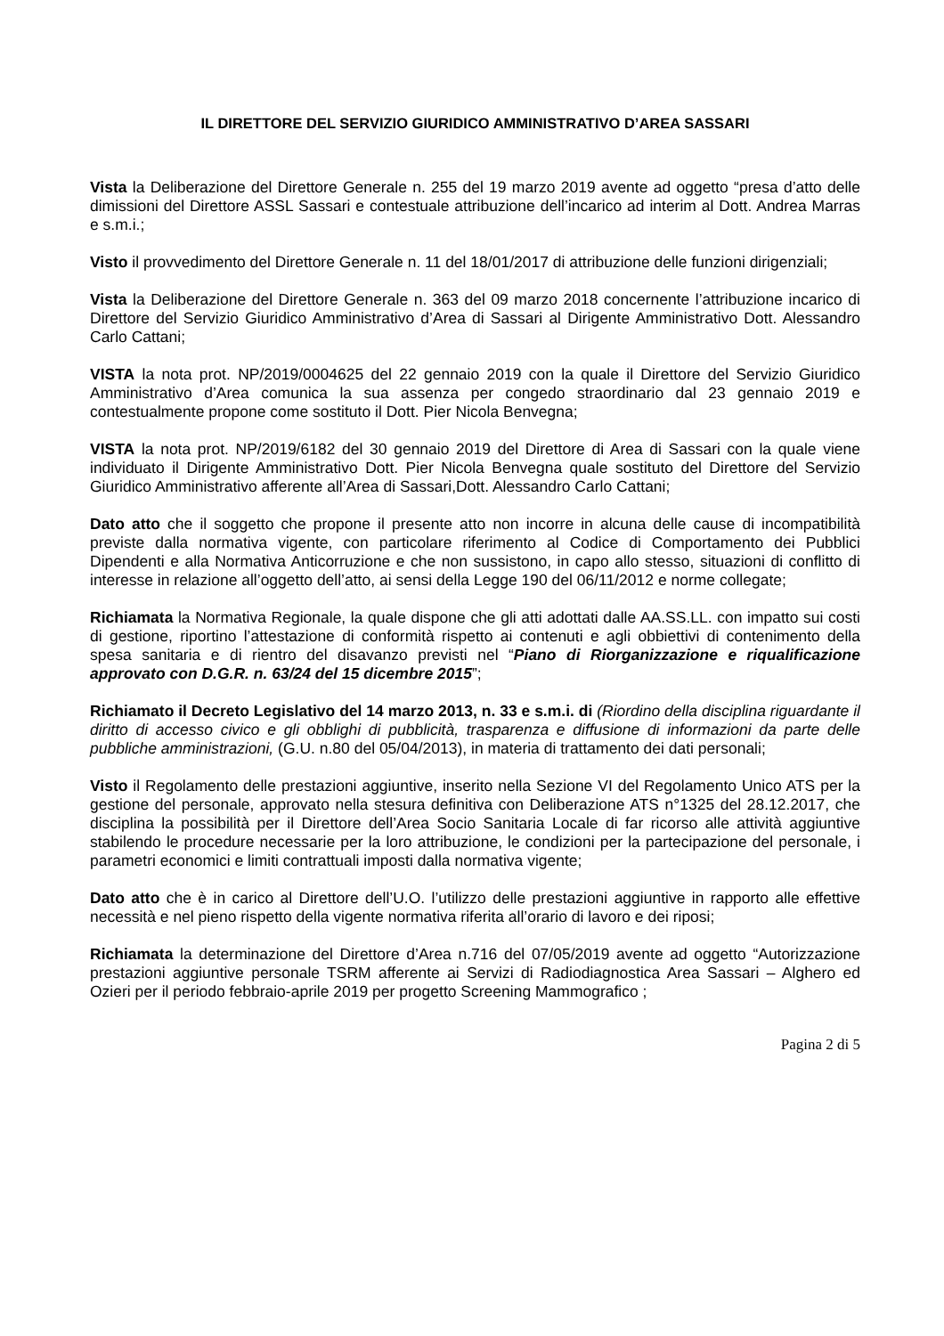IL DIRETTORE DEL SERVIZIO GIURIDICO AMMINISTRATIVO D’AREA SASSARI
Vista la Deliberazione del Direttore Generale n. 255 del 19 marzo 2019 avente ad oggetto “presa d’atto delle dimissioni del Direttore ASSL Sassari e contestuale attribuzione dell’incarico ad interim al Dott. Andrea Marras e s.m.i.;
Visto il provvedimento del Direttore Generale n. 11 del 18/01/2017 di attribuzione delle funzioni dirigenziali;
Vista la Deliberazione del Direttore Generale n. 363 del 09 marzo 2018 concernente l’attribuzione incarico di Direttore del Servizio Giuridico Amministrativo d’Area di Sassari al Dirigente Amministrativo Dott. Alessandro Carlo Cattani;
VISTA la nota prot. NP/2019/0004625 del 22 gennaio 2019 con la quale il Direttore del Servizio Giuridico Amministrativo d’Area comunica la sua assenza per congedo straordinario dal 23 gennaio 2019 e contestualmente propone come sostituto il Dott. Pier Nicola Benvegna;
VISTA la nota prot. NP/2019/6182 del 30 gennaio 2019 del Direttore di Area di Sassari con la quale viene individuato il Dirigente Amministrativo Dott. Pier Nicola Benvegna quale sostituto del Direttore del Servizio Giuridico Amministrativo afferente all’Area di Sassari,Dott. Alessandro Carlo Cattani;
Dato atto che il soggetto che propone il presente atto non incorre in alcuna delle cause di incompatibilità previste dalla normativa vigente, con particolare riferimento al Codice di Comportamento dei Pubblici Dipendenti e alla Normativa Anticorruzione e che non sussistono, in capo allo stesso, situazioni di conflitto di interesse in relazione all’oggetto dell’atto, ai sensi della Legge 190 del 06/11/2012 e norme collegate;
Richiamata la Normativa Regionale, la quale dispone che gli atti adottati dalle AA.SS.LL. con impatto sui costi di gestione, riportino l’attestazione di conformità rispetto ai contenuti e agli obbiettivi di contenimento della spesa sanitaria e di rientro del disavanzo previsti nel “Piano di Riorganizzazione e riqualificazione approvato con D.G.R. n. 63/24 del 15 dicembre 2015”;
Richiamato il Decreto Legislativo del 14 marzo 2013, n. 33 e s.m.i. di (Riordino della disciplina riguardante il diritto di accesso civico e gli obblighi di pubblicità, trasparenza e diffusione di informazioni da parte delle pubbliche amministrazioni, (G.U. n.80 del 05/04/2013), in materia di trattamento dei dati personali;
Visto il Regolamento delle prestazioni aggiuntive, inserito nella Sezione VI del Regolamento Unico ATS per la gestione del personale, approvato nella stesura definitiva con Deliberazione ATS n°1325 del 28.12.2017, che disciplina la possibilità per il Direttore dell’Area Socio Sanitaria Locale di far ricorso alle attività aggiuntive stabilendo le procedure necessarie per la loro attribuzione, le condizioni per la partecipazione del personale, i parametri economici e limiti contrattuali imposti dalla normativa vigente;
Dato atto che è in carico al Direttore dell’U.O. l’utilizzo delle prestazioni aggiuntive in rapporto alle effettive necessità e nel pieno rispetto della vigente normativa riferita all’orario di lavoro e dei riposi;
Richiamata la determinazione del Direttore d’Area n.716 del 07/05/2019 avente ad oggetto “Autorizzazione prestazioni aggiuntive personale TSRM afferente ai Servizi di Radiodiagnostica Area Sassari – Alghero ed Ozieri per il periodo febbraio-aprile 2019 per progetto Screening Mammografico ;
Pagina 2 di 5